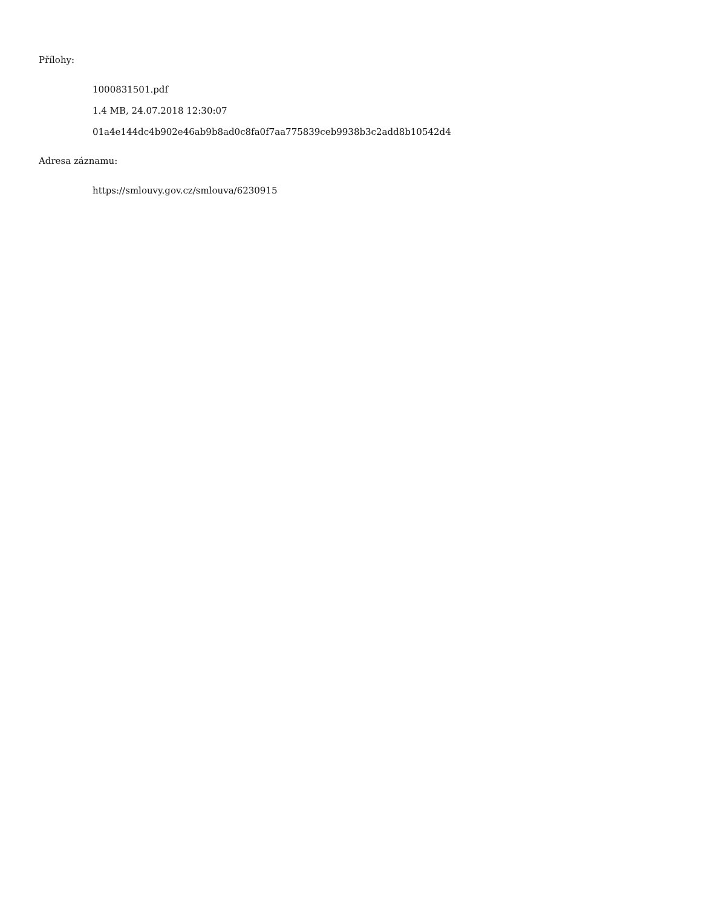Přílohy:
1000831501.pdf
1.4 MB, 24.07.2018 12:30:07
01a4e144dc4b902e46ab9b8ad0c8fa0f7aa775839ceb9938b3c2add8b10542d4
Adresa záznamu:
https://smlouvy.gov.cz/smlouva/6230915